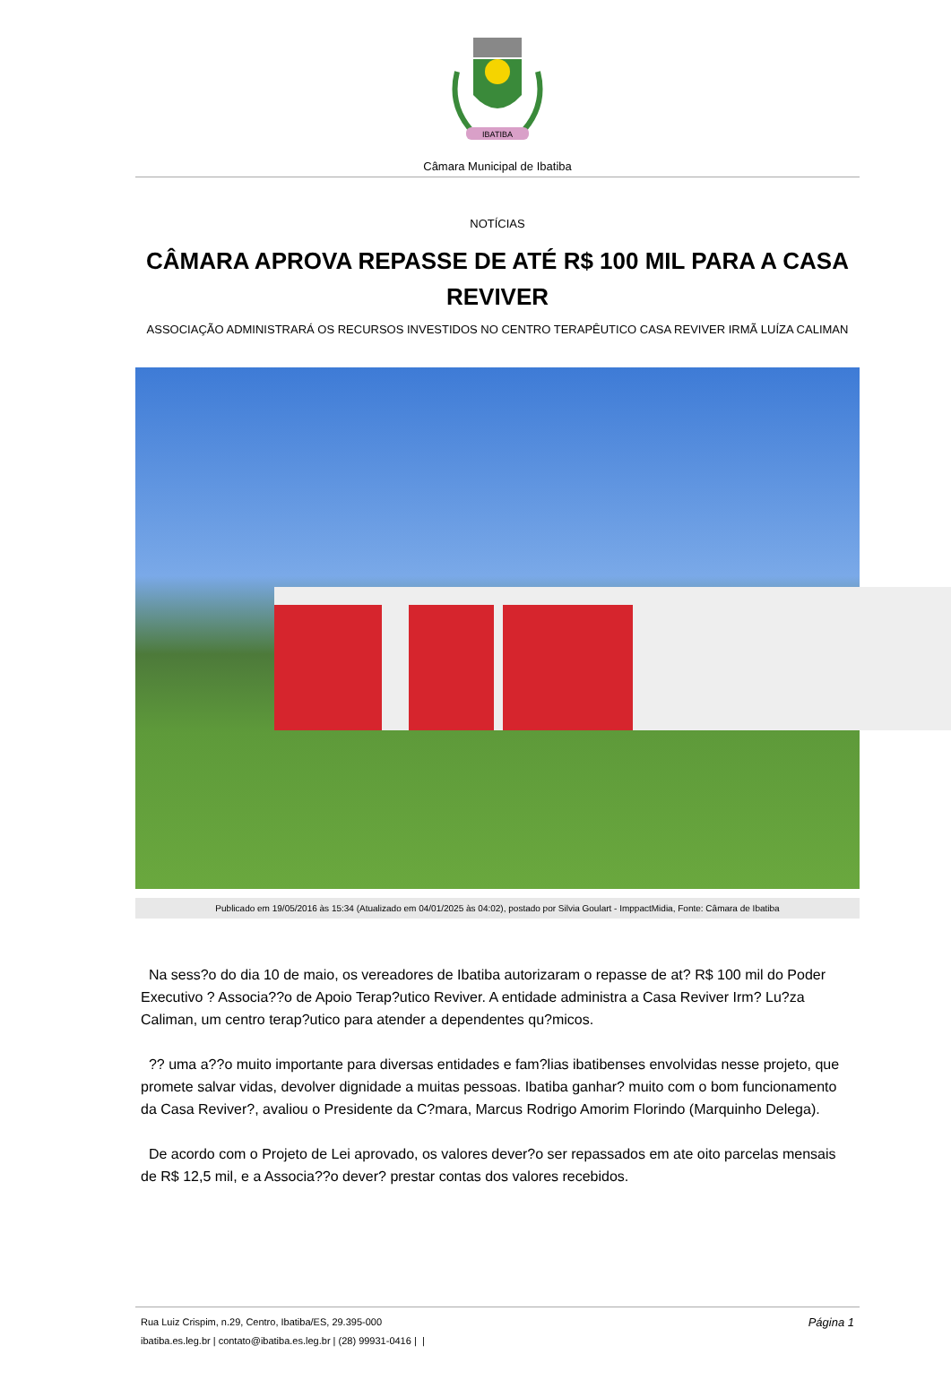IBATIBA
Câmara Municipal de Ibatiba
NOTÍCIAS
CÂMARA APROVA REPASSE DE ATÉ R$ 100 MIL PARA A CASA REVIVER
ASSOCIAÇÃO ADMINISTRARÁ OS RECURSOS INVESTIDOS NO CENTRO TERAPÊUTICO CASA REVIVER IRMÃ LUÍZA CALIMAN
Publicado em 19/05/2016 às 15:34 (Atualizado em 04/01/2025 às 04:02), postado por Silvia Goulart - ImppactMidia, Fonte: Câmara de Ibatiba
Na sess?o do dia 10 de maio, os vereadores de Ibatiba autorizaram o repasse de at? R$ 100 mil do Poder Executivo ? Associa??o de Apoio Terap?utico Reviver. A entidade administra a Casa Reviver Irm? Lu?za Caliman, um centro terap?utico para atender a dependentes qu?micos.
?? uma a??o muito importante para diversas entidades e fam?lias ibatibenses envolvidas nesse projeto, que promete salvar vidas, devolver dignidade a muitas pessoas. Ibatiba ganhar? muito com o bom funcionamento da Casa Reviver?, avaliou o Presidente da C?mara, Marcus Rodrigo Amorim Florindo (Marquinho Delega).
De acordo com o Projeto de Lei aprovado, os valores dever?o ser repassados em ate oito parcelas mensais de R$ 12,5 mil, e a Associa??o dever? prestar contas dos valores recebidos.
Rua Luiz Crispim, n.29, Centro, Ibatiba/ES, 29.395-000 Página 1
ibatiba.es.leg.br | contato@ibatiba.es.leg.br | (28) 99931-0416 | |